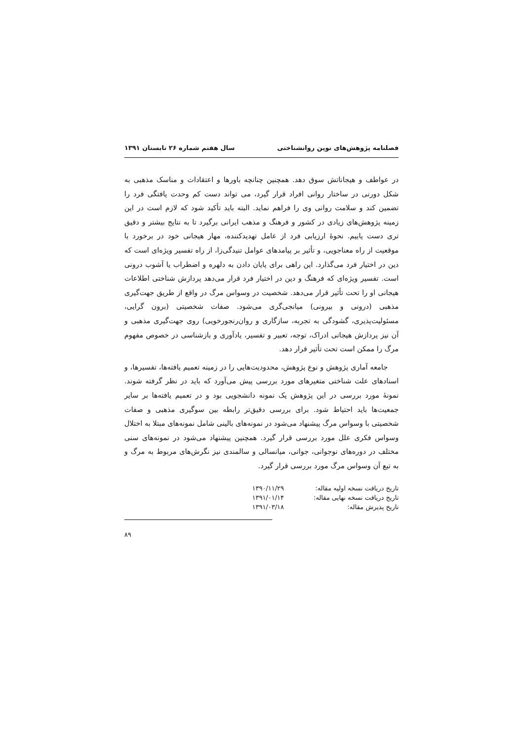فصلنامه پژوهش‌های نوین روانشناختی سال هفتم شماره ۲۶ تابستان ۱۳۹۱
در عواطف و هیجاناتش سوق دهد. همچنین چنانچه باورها و اعتقادات و مناسک مذهبی به شکل دورنی در ساختار روانی افراد قرار گیرد، می تواند دست کم وحدت یافتگی فرد را تضمین کند و سلامت روانی وی را فراهم نماید. البته باید تأکید شود که لازم است در این زمینه پژوهش‌های زیادی در کشور و فرهنگ و مذهب ایرانی برگیرد تا به نتایج بیشتر و دقیق تری دست یابیم. نحوهٔ ارزیابی فرد از عامل تهدیدکننده، مهار هیجانی خود در برخورد با موقعیت از راه معناجویی، و تأثیر بر پیامدهای عوامل تنیدگی‌زا، از راه تفسیر ویژه‌ای است که دین در اختیار فرد می‌گذارد. این راهی برای پایان دادن به دلهره و اضطراب یا آشوب درونی است. تفسیر ویژه‌ای که فرهنگ و دین در اختیار فرد قرار می‌دهد پردازش شناختی اطلاعات هیجانی او را تحت تأثیر قرار می‌دهد. شخصیت در وسواس مرگ در واقع از طریق جهت‌گیری مذهبی (درونی و بیرونی) میانجی‌گری می‌شود. صفات شخصیتی (برون گرایی، مسئولیت‌پذیری، گشودگی به تجربه، سازگاری و روان‌رنجورخویی) روی جهت‌گیری مذهبی و آن نیز پردازش هیجانی ادراک، توجه، تعبیر و تفسیر، یادآوری و بازشناسی در خصوص مفهوم مرگ را ممکن است تحت تأثیر قرار دهد.
جامعه آماری پژوهش و نوع پژوهش، محدودیت‌هایی را در زمینه تعمیم یافته‌ها، تفسیرها، و اسنادهای علت شناختی متغیرهای مورد بررسی پیش می‌آورد که باید در نظر گرفته شوند. نمونهٔ مورد بررسی در این پژوهش یک نمونه دانشجویی بود و در تعمیم یافته‌ها بر سایر جمعیت‌ها باید احتیاط شود. برای بررسی دقیق‌تر رابطه بین سوگیری مذهبی و صفات شخصیتی با وسواس مرگ پیشنهاد می‌شود در نمونه‌های بالینی شامل نمونه‌های مبتلا به اختلال وسواس فکری علل مورد بررسی قرار گیرد. همچنین پیشنهاد می‌شود در نمونه‌های سنی مختلف در دوره‌های نوجوانی، جوانی، میانسالی و سالمندی نیز نگرش‌های مربوط به مرگ و به تبع آن وسواس مرگ مورد بررسی قرار گیرد.
| تاریخ دریافت نسخه اولیه مقاله: | ۱۳۹۰/۱۱/۲۹ |
| تاریخ دریافت نسخه نهایی مقاله: | ۱۳۹۱/۰۱/۱۴ |
| تاریخ پذیرش مقاله: | ۱۳۹۱/۰۳/۱۸ |
۸۹